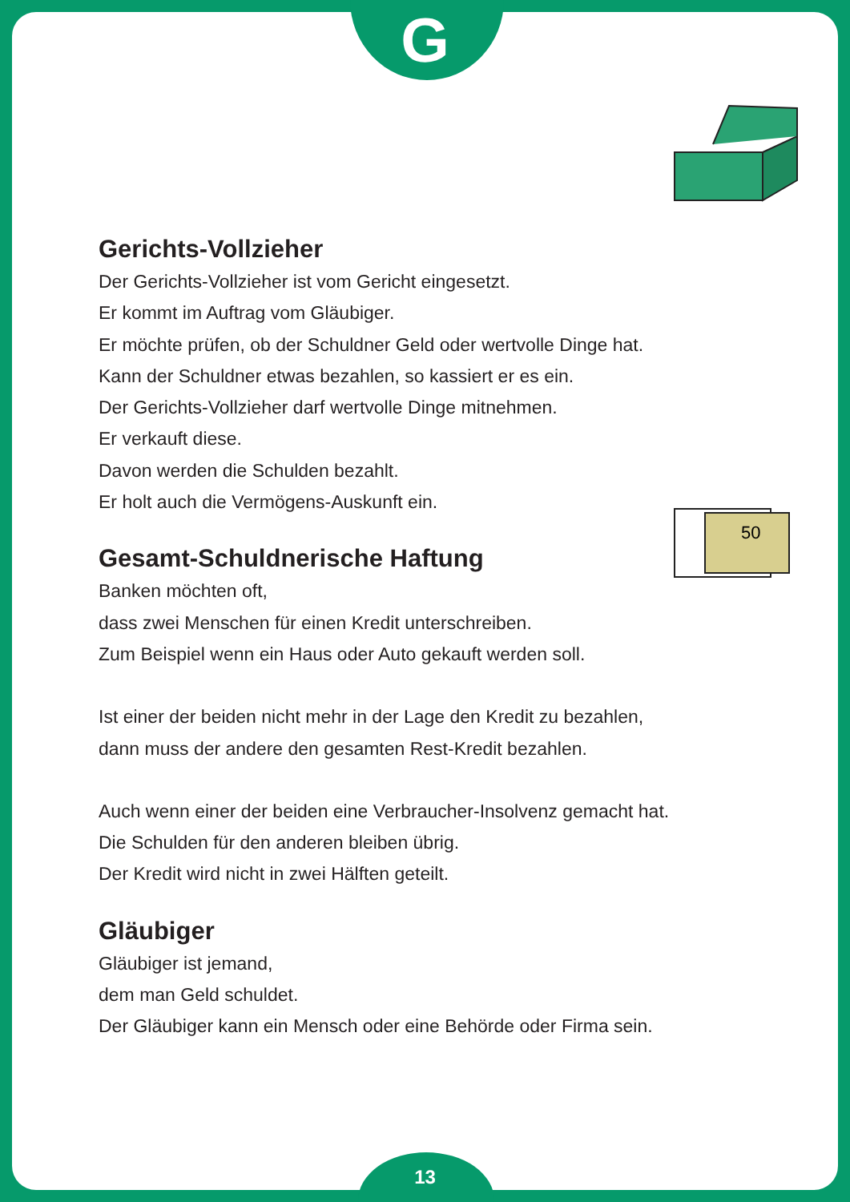50
G
Gerichts-Vollzieher
Der Gerichts-Vollzieher ist vom Gericht eingesetzt.
Er kommt im Auftrag vom Gläubiger.
Er möchte prüfen, ob der Schuldner Geld oder wertvolle Dinge hat.
Kann der Schuldner etwas bezahlen, so kassiert er es ein.
Der Gerichts-Vollzieher darf wertvolle Dinge mitnehmen.
Er verkauft diese.
Davon werden die Schulden bezahlt.
Er holt auch die Vermögens-Auskunft ein.
Gesamt-Schuldnerische Haftung
Banken möchten oft,
dass zwei Menschen für einen Kredit unterschreiben.
Zum Beispiel wenn ein Haus oder Auto gekauft werden soll.
Ist einer der beiden nicht mehr in der Lage den Kredit zu bezahlen,
dann muss der andere den gesamten Rest-Kredit bezahlen.
Auch wenn einer der beiden eine Verbraucher-Insolvenz gemacht hat.
Die Schulden für den anderen bleiben übrig.
Der Kredit wird nicht in zwei Hälften geteilt.
Gläubiger
Gläubiger ist jemand,
dem man Geld schuldet.
Der Gläubiger kann ein Mensch oder eine Behörde oder Firma sein.
13